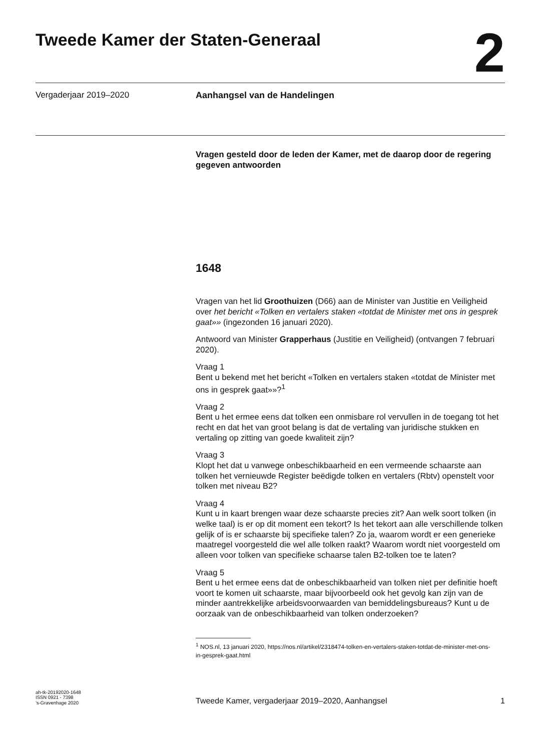Tweede Kamer der Staten-Generaal
2
Vergaderjaar 2019–2020 Aanhangsel van de Handelingen
Vragen gesteld door de leden der Kamer, met de daarop door de regering gegeven antwoorden
1648
Vragen van het lid Groothuizen (D66) aan de Minister van Justitie en Veiligheid over het bericht «Tolken en vertalers staken «totdat de Minister met ons in gesprek gaat»» (ingezonden 16 januari 2020).
Antwoord van Minister Grapperhaus (Justitie en Veiligheid) (ontvangen 7 februari 2020).
Vraag 1
Bent u bekend met het bericht «Tolken en vertalers staken «totdat de Minister met ons in gesprek gaat»»?<sup>1</sup>
Vraag 2
Bent u het ermee eens dat tolken een onmisbare rol vervullen in de toegang tot het recht en dat het van groot belang is dat de vertaling van juridische stukken en vertaling op zitting van goede kwaliteit zijn?
Vraag 3
Klopt het dat u vanwege onbeschikbaarheid en een vermeende schaarste aan tolken het vernieuwde Register beëdigde tolken en vertalers (Rbtv) openstelt voor tolken met niveau B2?
Vraag 4
Kunt u in kaart brengen waar deze schaarste precies zit? Aan welk soort tolken (in welke taal) is er op dit moment een tekort? Is het tekort aan alle verschillende tolken gelijk of is er schaarste bij specifieke talen? Zo ja, waarom wordt er een generieke maatregel voorgesteld die wel alle tolken raakt? Waarom wordt niet voorgesteld om alleen voor tolken van specifieke schaarse talen B2-tolken toe te laten?
Vraag 5
Bent u het ermee eens dat de onbeschikbaarheid van tolken niet per definitie hoeft voort te komen uit schaarste, maar bijvoorbeeld ook het gevolg kan zijn van de minder aantrekkelijke arbeidsvoorwaarden van bemiddelingsbureaus? Kunt u de oorzaak van de onbeschikbaarheid van tolken onderzoeken?
<sup>1</sup> NOS.nl, 13 januari 2020, https://nos.nl/artikel/2318474-tolken-en-vertalers-staken-totdat-de-minister-met-ons-in-gesprek-gaat.html
ah-tk-20192020-1648
ISSN 0921 - 7398
’s-Gravenhage 2020
Tweede Kamer, vergaderjaar 2019–2020, Aanhangsel
1